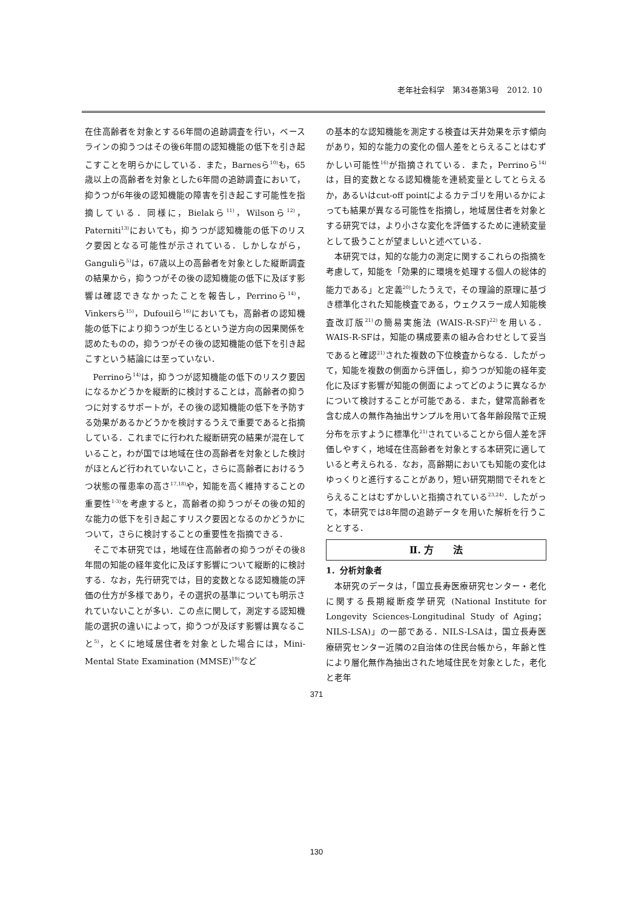老年社会科学　第34巻第3号　2012. 10
在住高齢者を対象とする6年間の追跡調査を行い，ベースラインの抑うつはその後6年間の認知機能の低下を引き起こすことを明らかにしている．また，Barnesら<sup>10)</sup>も，65歳以上の高齢者を対象とした6年間の追跡調査において，抑うつが6年後の認知機能の障害を引き起こす可能性を指摘している．同様に，Bielakら<sup>11)</sup>，Wilsonら<sup>12)</sup>，Paterniti<sup>13)</sup>においても，抑うつが認知機能の低下のリスク要因となる可能性が示されている．しかしながら，Ganguliら<sup>5)</sup>は，67歳以上の高齢者を対象とした縦断調査の結果から，抑うつがその後の認知機能の低下に及ぼす影響は確認できなかったことを報告し，Perrinoら<sup>14)</sup>，Vinkersら<sup>15)</sup>，Dufouilら<sup>16)</sup>においても，高齢者の認知機能の低下により抑うつが生じるという逆方向の因果関係を認めたものの，抑うつがその後の認知機能の低下を引き起こすという結論には至っていない．
Perrinoら<sup>14)</sup>は，抑うつが認知機能の低下のリスク要因になるかどうかを縦断的に検討することは，高齢者の抑うつに対するサポートが，その後の認知機能の低下を予防する効果があるかどうかを検討するうえで重要であると指摘している．これまでに行われた縦断研究の結果が混在していること，わが国では地域在住の高齢者を対象とした検討がほとんど行われていないこと，さらに高齢者におけるうつ状態の罹患率の高さ<sup>17,18)</sup>や，知能を高く維持することの重要性<sup>1-3)</sup>を考慮すると，高齢者の抑うつがその後の知的な能力の低下を引き起こすリスク要因となるのかどうかについて，さらに検討することの重要性を指摘できる．
そこで本研究では，地域在住高齢者の抑うつがその後8年間の知能の経年変化に及ぼす影響について縦断的に検討する．なお，先行研究では，目的変数となる認知機能の評価の仕方が多様であり，その選択の基準についても明示されていないことが多い．この点に関して，測定する認知機能の選択の違いによって，抑うつが及ぼす影響は異なること<sup>5)</sup>，とくに地域居住者を対象とした場合には，Mini-Mental State Examination (MMSE)<sup>19)</sup>など
の基本的な認知機能を測定する検査は天井効果を示す傾向があり，知的な能力の変化の個人差をとらえることはむずかしい可能性<sup>16)</sup>が指摘されている．また，Perrinoら<sup>14)</sup>は，目的変数となる認知機能を連続変量としてとらえるか，あるいはcut-off pointによるカテゴリを用いるかによっても結果が異なる可能性を指摘し，地域居住者を対象とする研究では，より小さな変化を評価するために連続変量として扱うことが望ましいと述べている．
本研究では，知的な能力の測定に関するこれらの指摘を考慮して，知能を「効果的に環境を処理する個人の総体的能力である」と定義<sup>20)</sup>したうえで，その理論的原理に基づき標準化された知能検査である，ウェクスラー成人知能検査改訂版<sup>21)</sup>の簡易実施法 (WAIS-R-SF)<sup>22)</sup>を用いる．WAIS-R-SFは，知能の構成要素の組み合わせとして妥当であると確認<sup>21)</sup>された複数の下位検査からなる．したがって，知能を複数の側面から評価し，抑うつが知能の経年変化に及ぼす影響が知能の側面によってどのように異なるかについて検討することが可能である．また，健常高齢者を含む成人の無作為抽出サンプルを用いて各年齢段階で正規分布を示すように標準化<sup>21)</sup>されていることから個人差を評価しやすく，地域在住高齢者を対象とする本研究に適していると考えられる．なお，高齢期においても知能の変化はゆっくりと進行することがあり，短い研究期間でそれをとらえることはむずかしいと指摘されている<sup>23,24)</sup>．したがって，本研究では8年間の追跡データを用いた解析を行うこととする．
Ⅱ. 方　　法
1．分析対象者
本研究のデータは，「国立長寿医療研究センター・老化に関する長期縦断疫学研究 (National Institute for Longevity Sciences-Longitudinal Study of Aging；NILS-LSA)」の一部である．NILS-LSAは，国立長寿医療研究センター近隣の2自治体の住民台帳から，年齢と性により層化無作為抽出された地域住民を対象とした，老化と老年
371
130